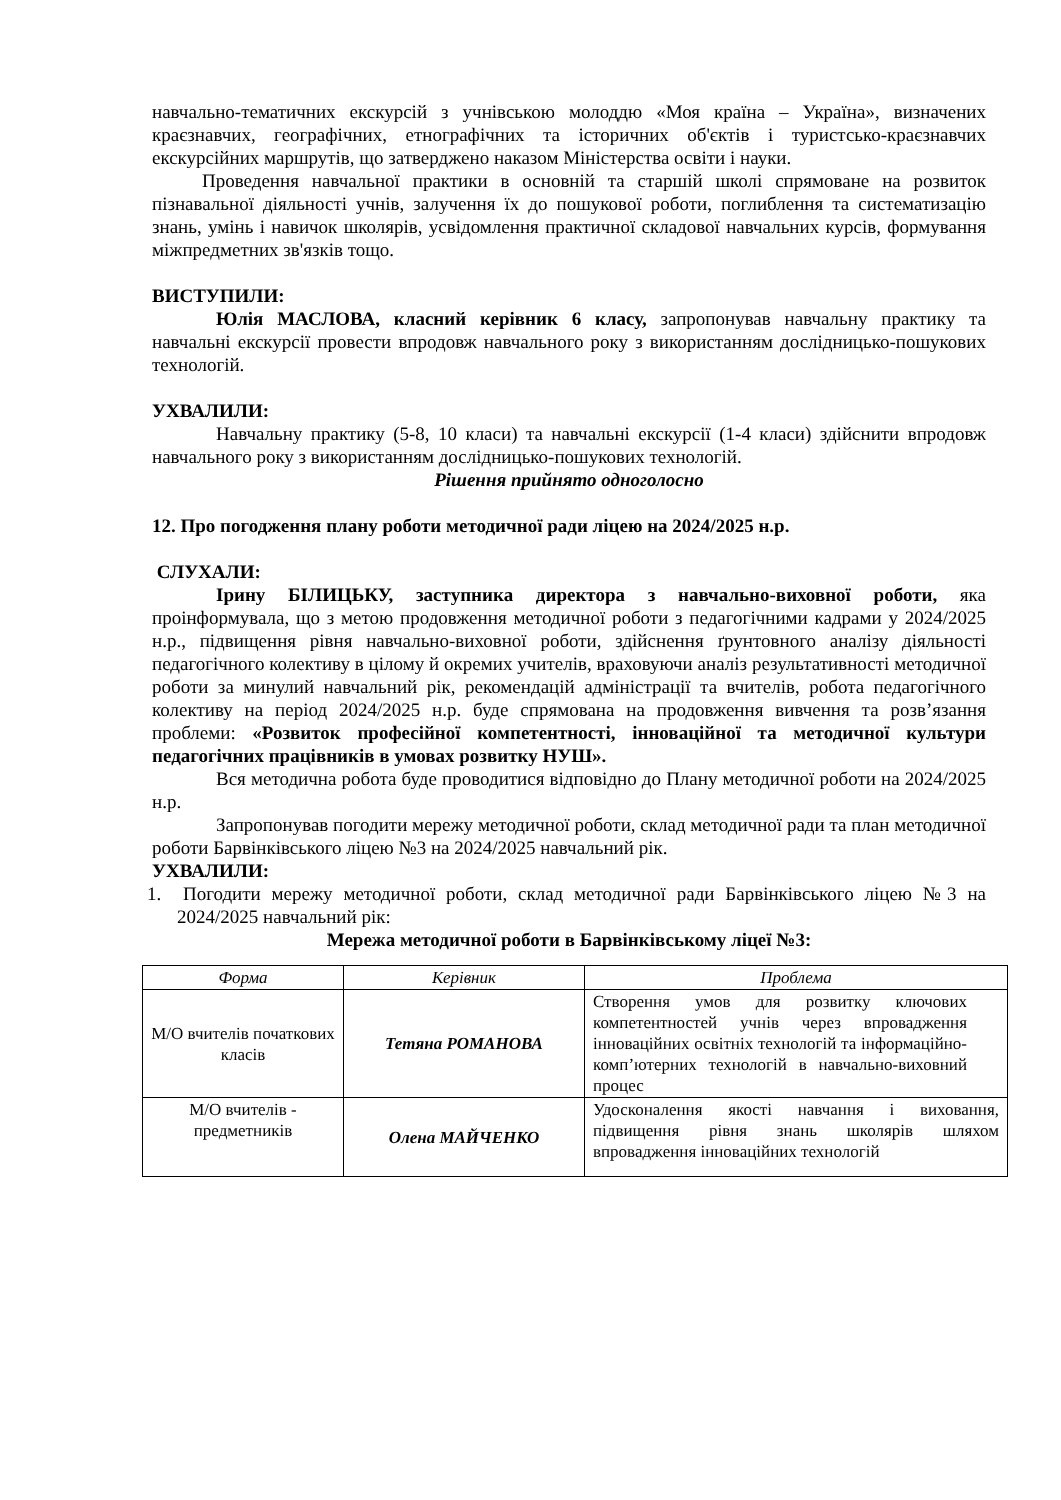навчально-тематичних екскурсій з учнівською молоддю «Моя країна – Україна», визначених краєзнавчих, географічних, етнографічних та історичних об'єктів і туристсько-краєзнавчих екскурсійних маршрутів, що затверджено наказом Міністерства освіти і науки.
Проведення навчальної практики в основній та старшій школі спрямоване на розвиток пізнавальної діяльності учнів, залучення їх до пошукової роботи, поглиблення та систематизацію знань, умінь і навичок школярів, усвідомлення практичної складової навчальних курсів, формування міжпредметних зв'язків тощо.
ВИСТУПИЛИ:
Юлія МАСЛОВА, класний керівник 6 класу, запропонував навчальну практику та навчальні екскурсії провести впродовж навчального року з використанням дослідницько-пошукових технологій.
УХВАЛИЛИ:
Навчальну практику (5-8, 10 класи) та навчальні екскурсії (1-4 класи) здійснити впродовж навчального року з використанням дослідницько-пошукових технологій.
Рішення прийнято одноголосно
12. Про погодження плану роботи методичної ради ліцею на 2024/2025 н.р.
СЛУХАЛИ:
Ірину БІЛИЦЬКУ, заступника директора з навчально-виховної роботи, яка проінформувала, що з метою продовження методичної роботи з педагогічними кадрами у 2024/2025 н.р., підвищення рівня навчально-виховної роботи, здійснення ґрунтовного аналізу діяльності педагогічного колективу в цілому й окремих учителів, враховуючи аналіз результативності методичної роботи за минулий навчальний рік, рекомендацій адміністрації та вчителів, робота педагогічного колективу на період 2024/2025 н.р. буде спрямована на продовження вивчення та розв’язання проблеми: «Розвиток професійної компетентності, інноваційної та методичної культури педагогічних працівників в умовах розвитку НУШ».
Вся методична робота буде проводитися відповідно до Плану методичної роботи на 2024/2025 н.р.
Запропонував погодити мережу методичної роботи, склад методичної ради та план методичної роботи Барвінківського ліцею №3 на 2024/2025 навчальний рік.
УХВАЛИЛИ:
1. Погодити мережу методичної роботи, склад методичної ради Барвінківського ліцею №3 на 2024/2025 навчальний рік:
Мережа методичної роботи в Барвінківському ліцеї №3:
| Форма | Керівник | Проблема |
| --- | --- | --- |
| М/О вчителів початкових класів | Тетяна РОМАНОВА | Створення умов для розвитку ключових компетентностей учнів через впровадження інноваційних освітніх технологій та інформаційно-комп’ютерних технологій в навчально-виховний процес |
| М/О вчителів - предметників | Олена МАЙЧЕНКО | Удосконалення якості навчання і виховання, підвищення рівня знань школярів шляхом впровадження інноваційних технологій |